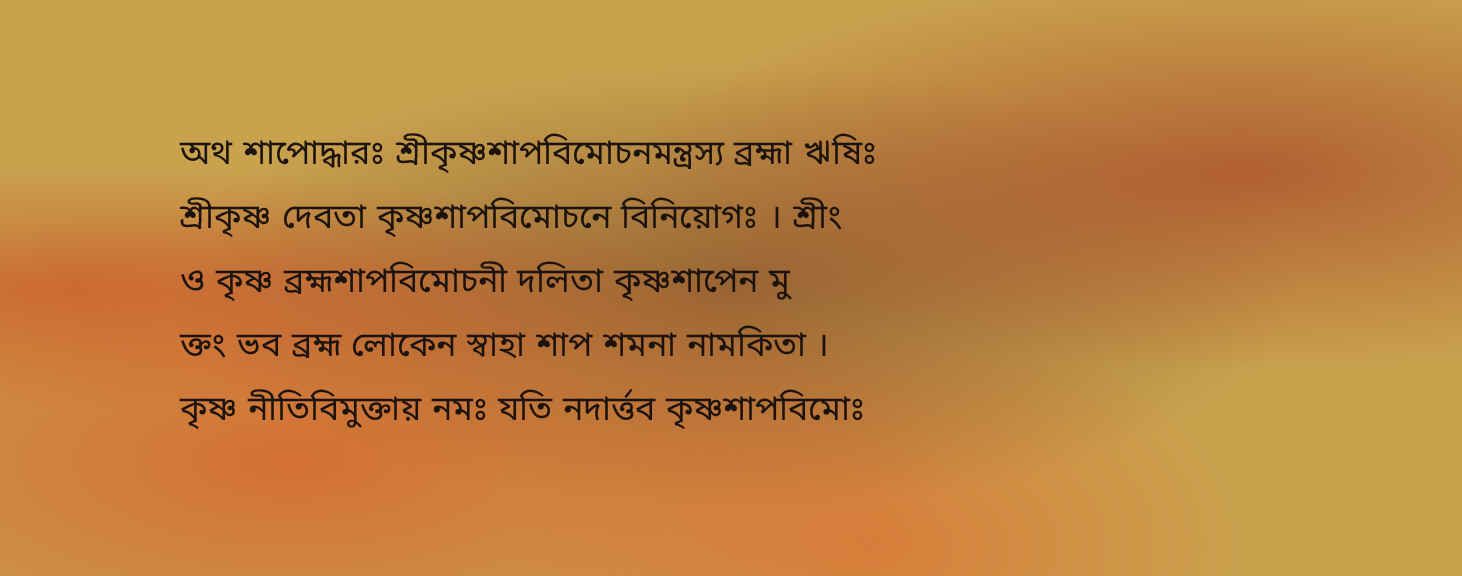অথ শাপোদ্ধারঃ শ্রীকৃষ্ণশাপবিমোচনমন্ত্রস্য ব্রহ্মা ঋষিঃ
শ্রীকৃষ্ণ দেবতা কৃষ্ণশাপবিমোচনে বিনিয়োগঃ । শ্রীং
ও কৃষ্ণ ব্রহ্মশাপবিমোচনী দলিতা কৃষ্ণশাপেন মু
ক্তং ভব ব্রহ্ম লোকেন স্বাহা শাপ শমনা নামকিতা ।
কৃষ্ণ নীতিবিমুক্তায় নমঃ যতি নদার্ত্তব কৃষ্ণশাপবিমোঃ